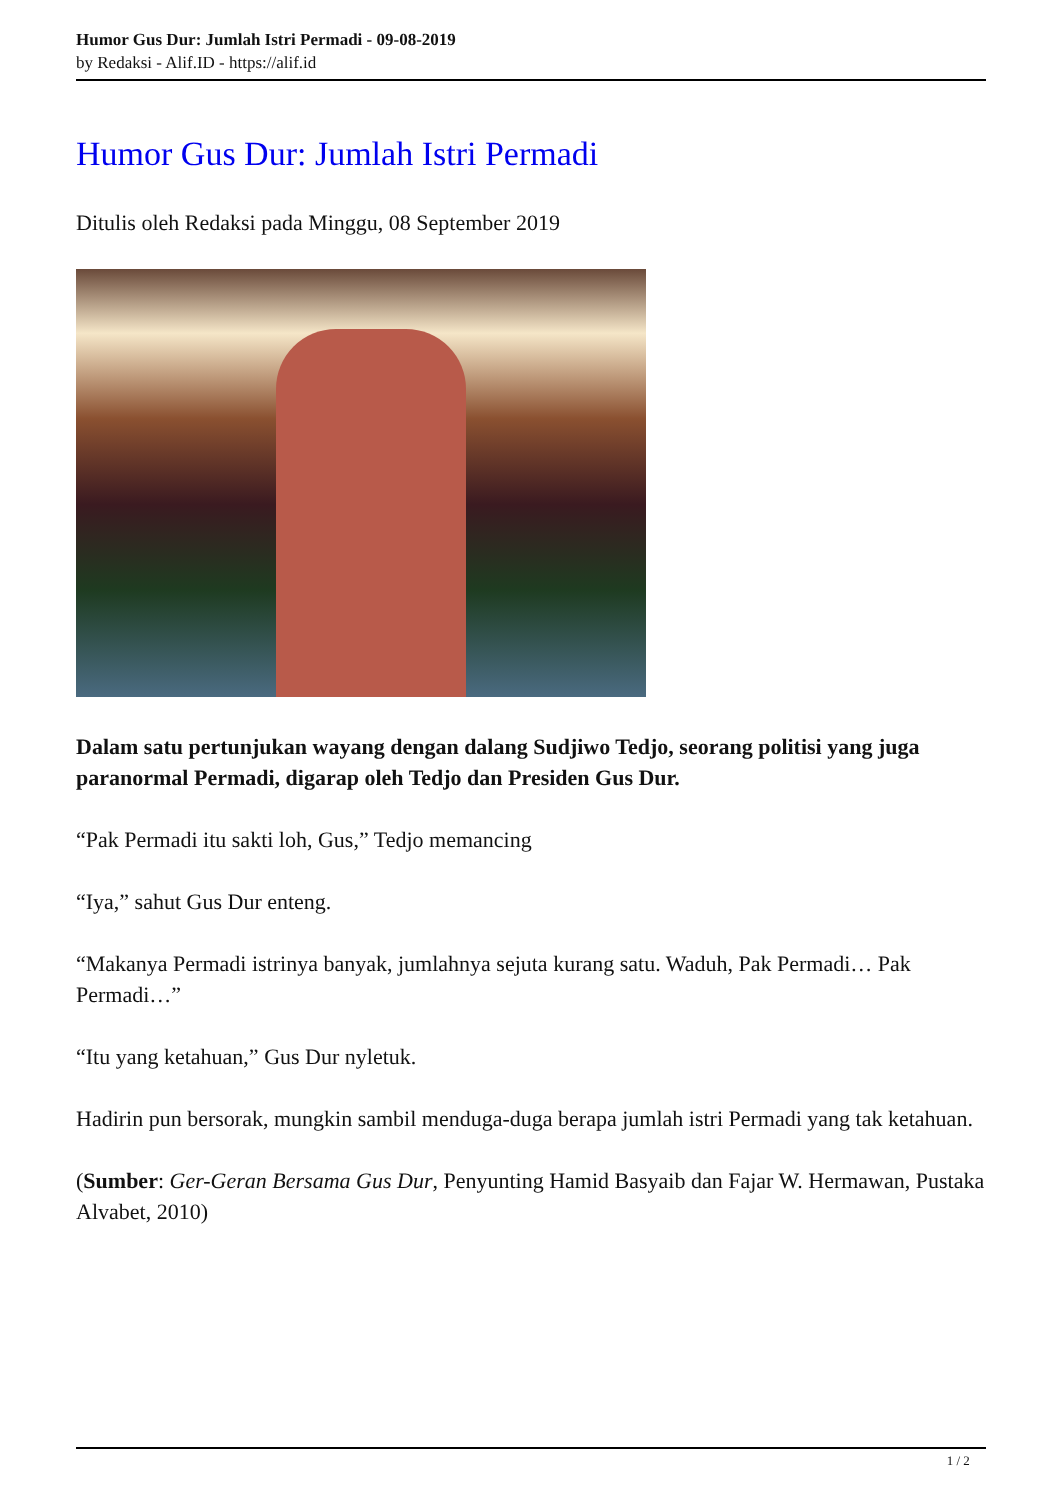Humor Gus Dur: Jumlah Istri Permadi - 09-08-2019
by Redaksi - Alif.ID - https://alif.id
Humor Gus Dur: Jumlah Istri Permadi
Ditulis oleh Redaksi pada Minggu, 08 September 2019
Dalam satu pertunjukan wayang dengan dalang Sudjiwo Tedjo, seorang politisi yang juga paranormal Permadi, digarap oleh Tedjo dan Presiden Gus Dur.
“Pak Permadi itu sakti loh, Gus,” Tedjo memancing
“Iya,” sahut Gus Dur enteng.
“Makanya Permadi istrinya banyak, jumlahnya sejuta kurang satu. Waduh, Pak Permadi… Pak Permadi…”
“Itu yang ketahuan,” Gus Dur nyletuk.
Hadirin pun bersorak, mungkin sambil menduga-duga berapa jumlah istri Permadi yang tak ketahuan.
(Sumber: Ger-Geran Bersama Gus Dur, Penyunting Hamid Basyaib dan Fajar W. Hermawan, Pustaka Alvabet, 2010)
1 / 2